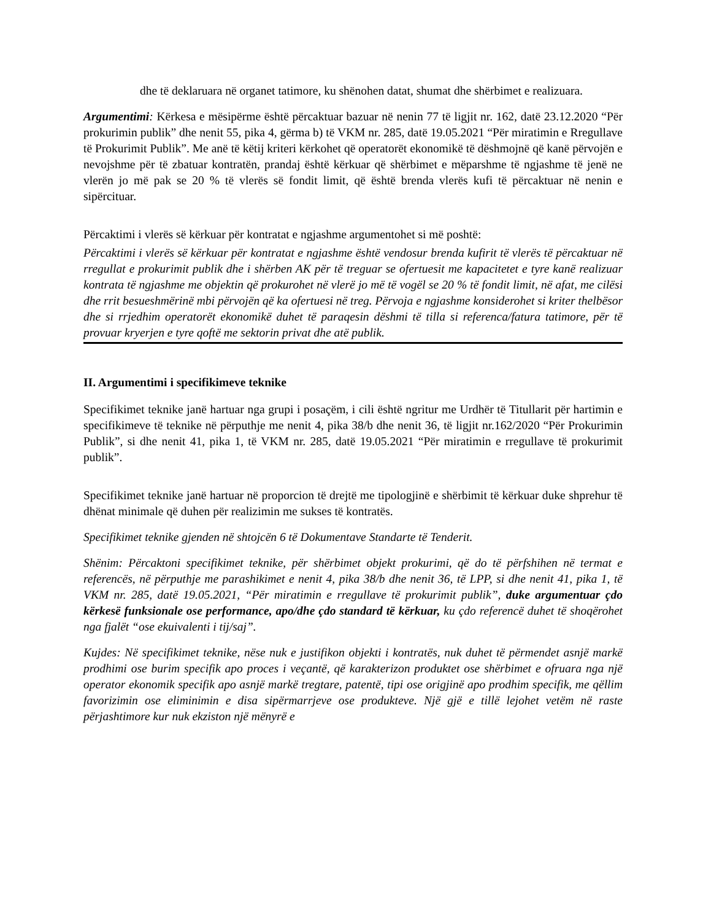dhe të deklaruara në organet tatimore, ku shënohen datat, shumat dhe shërbimet e realizuara.
Argumentimi: Kërkesa e mësipërme është përcaktuar bazuar në nenin 77 të ligjit nr. 162, datë 23.12.2020 “Për prokurimin publik” dhe nenit 55, pika 4, gërma b) të VKM nr. 285, datë 19.05.2021 “Për miratimin e Rregullave të Prokurimit Publik”. Me anë të këtij kriteri kërkohet që operatorët ekonomikë të dëshmojnë që kanë përvojën e nevojshme për të zbatuar kontratën, prandaj është kërkuar që shërbimet e mëparshme të ngjashme të jenë ne vlerën jo më pak se 20 % të vlerës së fondit limit, që është brenda vlerës kufi të përcaktuar në nenin e sipërcituar.
Përcaktimi i vlerës së kërkuar për kontratat e ngjashme argumentohet si më poshtë:
Përcaktimi i vlerës së kërkuar për kontratat e ngjashme është vendosur brenda kufirit të vlerës të përcaktuar në rregullat e prokurimit publik dhe i shërben AK për të treguar se ofertuesit me kapacitetet e tyre kanë realizuar kontrata të ngjashme me objektin që prokurohet në vlerë jo më të vogël se 20 % të fondit limit, në afat, me cilësi dhe rrit besueshmërinë mbi përvojën që ka ofertuesi në treg. Përvoja e ngjashme konsiderohet si kriter thelbësor dhe si rrjedhim operatorët ekonomikë duhet të paraqesin dëshmi të tilla si referenca/fatura tatimore, për të provuar kryerjen e tyre qoftë me sektorin privat dhe atë publik.
II. Argumentimi i specifikimeve teknike
Specifikimet teknike janë hartuar nga grupi i posaçëm, i cili është ngritur me Urdhër të Titullarit për hartimin e specifikimeve të teknike në përputhje me nenit 4, pika 38/b dhe nenit 36, të ligjit nr.162/2020 “Për Prokurimin Publik”, si dhe nenit 41, pika 1, të VKM nr. 285, datë 19.05.2021 “Për miratimin e rregullave të prokurimit publik”.
Specifikimet teknike janë hartuar në proporcion të drejtë me tipologjinë e shërbimit të kërkuar duke shprehur të dhënat minimale që duhen për realizimin me sukses të kontratës.
Specifikimet teknike gjenden në shtojcën 6 të Dokumentave Standarte të Tenderit.
Shënim: Përcaktoni specifikimet teknike, për shërbimet objekt prokurimi, që do të përfshihen në termat e referencës, në përputhje me parashikimet e nenit 4, pika 38/b dhe nenit 36, të LPP, si dhe nenit 41, pika 1, të VKM nr. 285, datë 19.05.2021, “Për miratimin e rregullave të prokurimit publik”, duke argumentuar çdo kërkesë funksionale ose performance, apo/dhe çdo standard të kërkuar, ku çdo referencë duhet të shoqërohet nga fjalët “ose ekuivalenti i tij/saj”.
Kujdes: Në specifikimet teknike, nëse nuk e justifikon objekti i kontratës, nuk duhet të përmendet asnjë markë prodhimi ose burim specifik apo proces i veçantë, që karakterizon produktet ose shërbimet e ofruara nga një operator ekonomik specifik apo asnjë markë tregtare, patentë, tipi ose origjinë apo prodhim specifik, me qëllim favorizimin ose eliminimin e disa sipërmarrjeve ose produkteve. Një gjë e tillë lejohet vetëm në raste përjashtimore kur nuk ekziston një mënyrë e